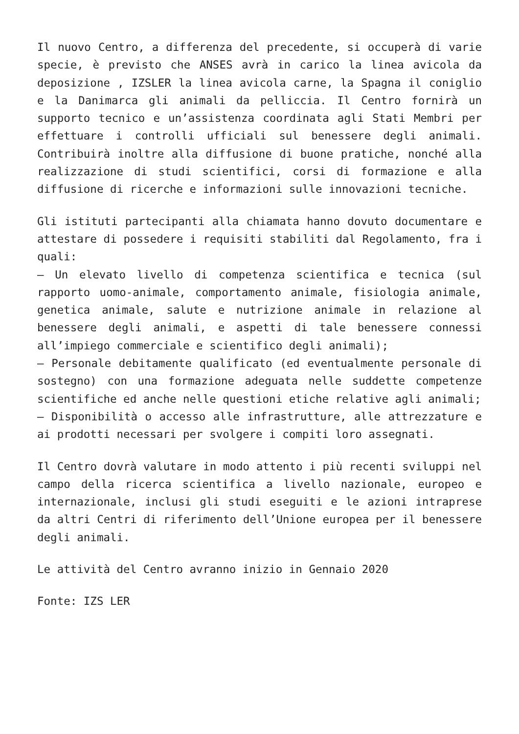Il nuovo Centro, a differenza del precedente, si occuperà di varie specie, è previsto che ANSES avrà in carico la linea avicola da deposizione , IZSLER la linea avicola carne, la Spagna il coniglio e la Danimarca gli animali da pelliccia. Il Centro fornirà un supporto tecnico e un’assistenza coordinata agli Stati Membri per effettuare i controlli ufficiali sul benessere degli animali. Contribuirà inoltre alla diffusione di buone pratiche, nonché alla realizzazione di studi scientifici, corsi di formazione e alla diffusione di ricerche e informazioni sulle innovazioni tecniche.
Gli istituti partecipanti alla chiamata hanno dovuto documentare e attestare di possedere i requisiti stabiliti dal Regolamento, fra i quali:
– Un elevato livello di competenza scientifica e tecnica (sul rapporto uomo-animale, comportamento animale, fisiologia animale, genetica animale, salute e nutrizione animale in relazione al benessere degli animali, e aspetti di tale benessere connessi all’impiego commerciale e scientifico degli animali);
– Personale debitamente qualificato (ed eventualmente personale di sostegno) con una formazione adeguata nelle suddette competenze scientifiche ed anche nelle questioni etiche relative agli animali;
– Disponibilità o accesso alle infrastrutture, alle attrezzature e ai prodotti necessari per svolgere i compiti loro assegnati.
Il Centro dovrà valutare in modo attento i più recenti sviluppi nel campo della ricerca scientifica a livello nazionale, europeo e internazionale, inclusi gli studi eseguiti e le azioni intraprese da altri Centri di riferimento dell’Unione europea per il benessere degli animali.
Le attività del Centro avranno inizio in Gennaio 2020
Fonte: IZS LER